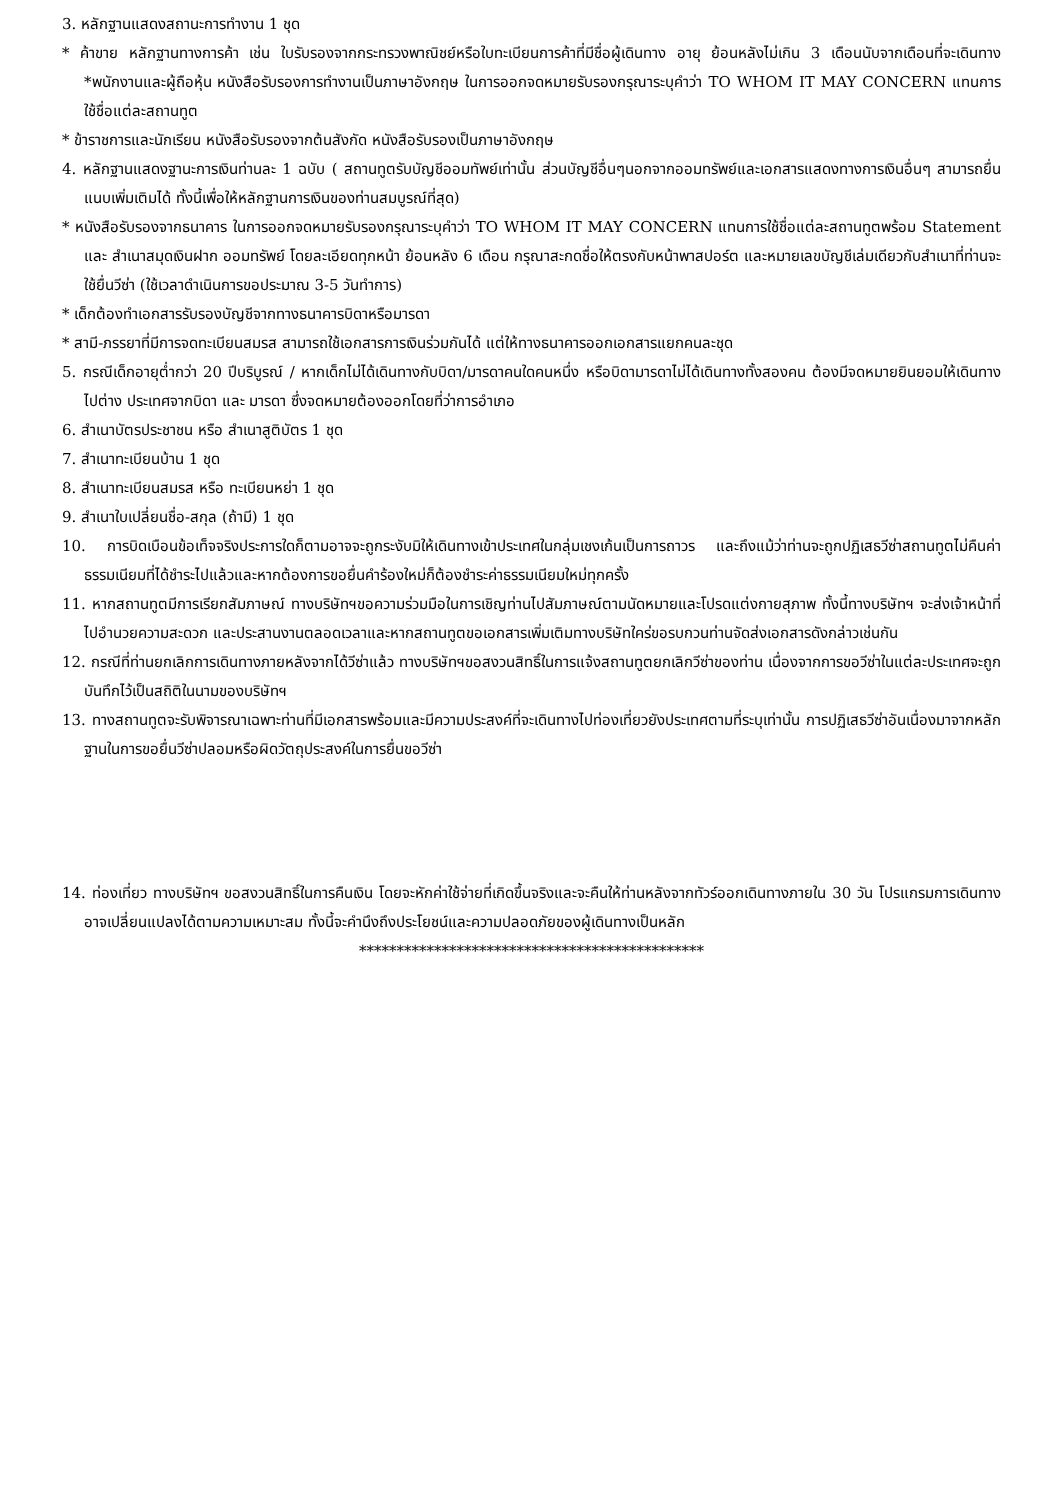3. หลักฐานแสดงสถานะการทำงาน 1 ชุด
* ค้าขาย หลักฐานทางการค้า เช่น ใบรับรองจากกระทรวงพาณิชย์หรือใบทะเบียนการค้าที่มีชื่อผู้เดินทาง อายุ ย้อนหลังไม่เกิน 3 เดือนนับจากเดือนที่จะเดินทาง *พนักงานและผู้ถือหุ้น หนังสือรับรองการทำงานเป็นภาษาอังกฤษ ในการออกจดหมายรับรองกรุณาระบุคำว่า TO WHOM IT MAY CONCERN แทนการใช้ชื่อแต่ละสถานทูต
* ข้าราชการและนักเรียน หนังสือรับรองจากต้นสังกัด หนังสือรับรองเป็นภาษาอังกฤษ
4. หลักฐานแสดงฐานะการเงินท่านละ 1 ฉบับ ( สถานทูตรับบัญชีออมทัพย์เท่านั้น ส่วนบัญชีอื่นๆนอกจากออมทรัพย์และเอกสารแสดงทางการเงินอื่นๆ สามารถยื่นแนบเพิ่มเติมได้ ทั้งนี้เพื่อให้หลักฐานการเงินของท่านสมบูรณ์ที่สุด)
* หนังสือรับรองจากธนาคาร ในการออกจดหมายรับรองกรุณาระบุคำว่า TO WHOM IT MAY CONCERN แทนการใช้ชื่อแต่ละสถานทูตพร้อม Statement และ สำเนาสมุดเงินฝาก ออมทรัพย์ โดยละเอียดทุกหน้า ย้อนหลัง 6 เดือน กรุณาสะกดชื่อให้ตรงกับหน้าพาสปอร์ต และหมายเลขบัญชีเล่มเดียวกับสำเนาที่ท่านจะใช้ยื่นวีซ่า (ใช้เวลาดำเนินการขอประมาณ 3-5 วันทำการ)
* เด็กต้องทำเอกสารรับรองบัญชีจากทางธนาคารบิดาหรือมารดา
* สามี-ภรรยาที่มีการจดทะเบียนสมรส สามารถใช้เอกสารการเงินร่วมกันได้ แต่ให้ทางธนาคารออกเอกสารแยกคนละชุด
5. กรณีเด็กอายุต่ำกว่า 20 ปีบริบูรณ์ / หากเด็กไม่ได้เดินทางกับบิดา/มารดาคนใดคนหนึ่ง หรือบิดามารดาไม่ได้เดินทางทั้งสองคน ต้องมีจดหมายยินยอมให้เดินทางไปต่าง ประเทศจากบิดา และ มารดา ซึ่งจดหมายต้องออกโดยที่ว่าการอำเภอ
6. สำเนาบัตรประชาชน หรือ สำเนาสูติบัตร 1 ชุด
7. สำเนาทะเบียนบ้าน 1 ชุด
8. สำเนาทะเบียนสมรส หรือ ทะเบียนหย่า 1 ชุด
9. สำเนาใบเปลี่ยนชื่อ-สกุล (ถ้ามี) 1 ชุด
10. การบิดเบือนข้อเท็จจริงประการใดก็ตามอาจจะถูกระงับมิให้เดินทางเข้าประเทศในกลุ่มเชงเก้นเป็นการถาวร และถึงแม้ว่าท่านจะถูกปฏิเสธวีซ่าสถานทูตไม่คืนค่าธรรมเนียมที่ได้ชำระไปแล้วและหากต้องการขอยื่นคำร้องใหม่ก็ต้องชำระค่าธรรมเนียมใหม่ทุกครั้ง
11. หากสถานทูตมีการเรียกสัมภาษณ์ ทางบริษัทฯขอความร่วมมือในการเชิญท่านไปสัมภาษณ์ตามนัดหมายและโปรดแต่งกายสุภาพ ทั้งนี้ทางบริษัทฯ จะส่งเจ้าหน้าที่ไปอำนวยความสะดวก และประสานงานตลอดเวลาและหากสถานทูตขอเอกสารเพิ่มเติมทางบริษัทใคร่ขอรบกวนท่านจัดส่งเอกสารดังกล่าวเช่นกัน
12. กรณีที่ท่านยกเลิกการเดินทางภายหลังจากได้วีซ่าแล้ว ทางบริษัทฯขอสงวนสิทธิ์ในการแจ้งสถานทูตยกเลิกวีซ่าของท่าน เนื่องจากการขอวีซ่าในแต่ละประเทศจะถูกบันทึกไว้เป็นสถิติในนามของบริษัทฯ
13. ทางสถานทูตจะรับพิจารณาเฉพาะท่านที่มีเอกสารพร้อมและมีความประสงค์ที่จะเดินทางไปท่องเที่ยวยังประเทศตามที่ระบุเท่านั้น การปฏิเสธวีซ่าอันเนื่องมาจากหลักฐานในการขอยื่นวีซ่าปลอมหรือผิดวัตถุประสงค์ในการยื่นขอวีซ่า
14. ท่องเที่ยว ทางบริษัทฯ ขอสงวนสิทธิ์ในการคืนเงิน โดยจะหักค่าใช้จ่ายที่เกิดขึ้นจริงและจะคืนให้ท่านหลังจากทัวร์ออกเดินทางภายใน 30 วัน โปรแกรมการเดินทางอาจเปลี่ยนแปลงได้ตามความเหมาะสม ทั้งนี้จะคำนึงถึงประโยชน์และความปลอดภัยของผู้เดินทางเป็นหลัก
**********************************************